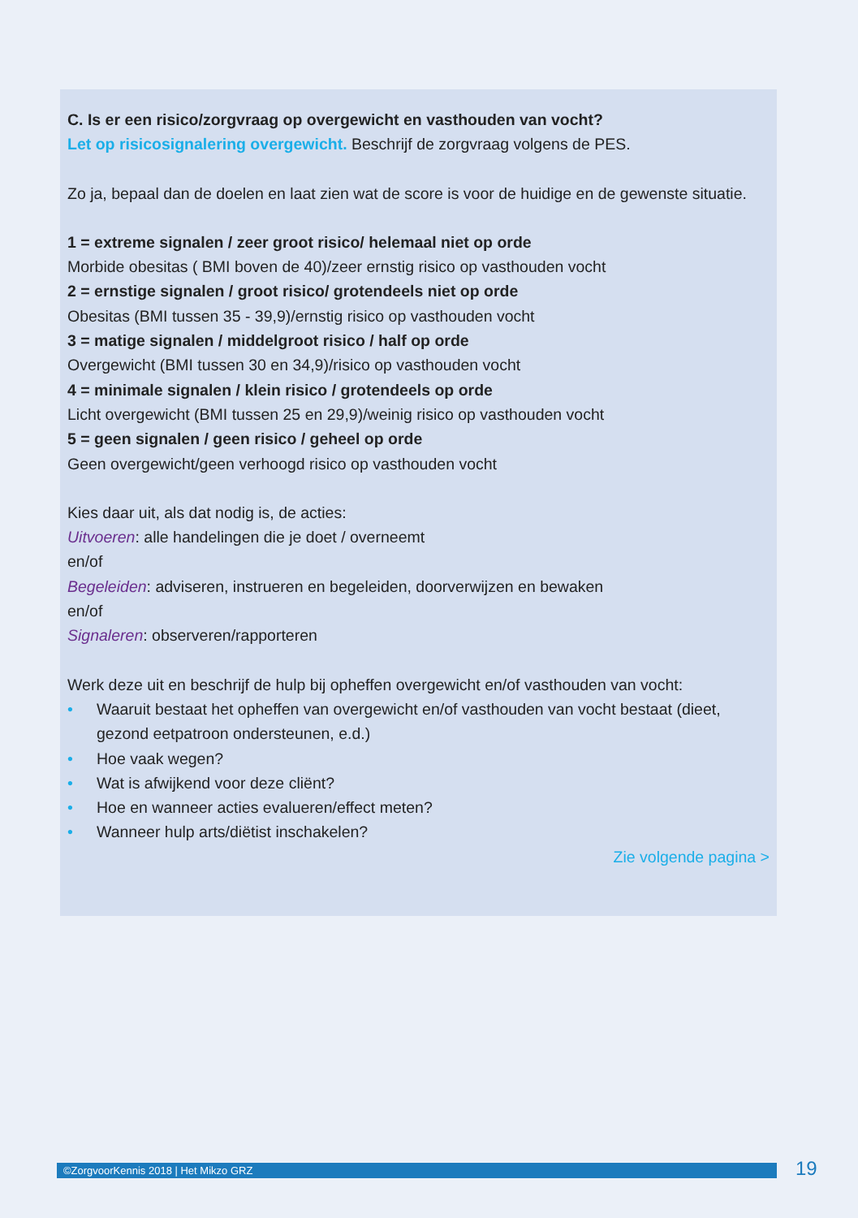C. Is er een risico/zorgvraag op overgewicht en vasthouden van vocht?
Let op risicosignalering overgewicht. Beschrijf de zorgvraag volgens de PES.
Zo ja, bepaal dan de doelen en laat zien wat de score is voor de huidige en de gewenste situatie.
1 = extreme signalen / zeer groot risico/ helemaal niet op orde
Morbide obesitas ( BMI boven de 40)/zeer ernstig risico op vasthouden vocht
2 = ernstige signalen / groot risico/ grotendeels niet op orde
Obesitas (BMI tussen 35 - 39,9)/ernstig risico op vasthouden vocht
3 = matige signalen / middelgroot risico / half op orde
Overgewicht (BMI tussen 30 en 34,9)/risico op vasthouden vocht
4 = minimale signalen / klein risico / grotendeels op orde
Licht overgewicht (BMI tussen 25 en 29,9)/weinig risico op vasthouden vocht
5 = geen signalen / geen risico / geheel op orde
Geen overgewicht/geen verhoogd risico op vasthouden vocht
Kies daar uit, als dat nodig is, de acties:
Uitvoeren: alle handelingen die je doet / overneemt
en/of
Begeleiden: adviseren, instrueren en begeleiden, doorverwijzen en bewaken
en/of
Signaleren: observeren/rapporteren
Werk deze uit en beschrijf de hulp bij opheffen overgewicht en/of vasthouden van vocht:
• Waaruit bestaat het opheffen van overgewicht en/of vasthouden van vocht bestaat (dieet, gezond eetpatroon ondersteunen, e.d.)
• Hoe vaak wegen?
• Wat is afwijkend voor deze cliënt?
• Hoe en wanneer acties evalueren/effect meten?
• Wanneer hulp arts/diëtist inschakelen?
Zie volgende pagina >
©ZorgvoorKennis 2018 | Het Mikzo GRZ 19